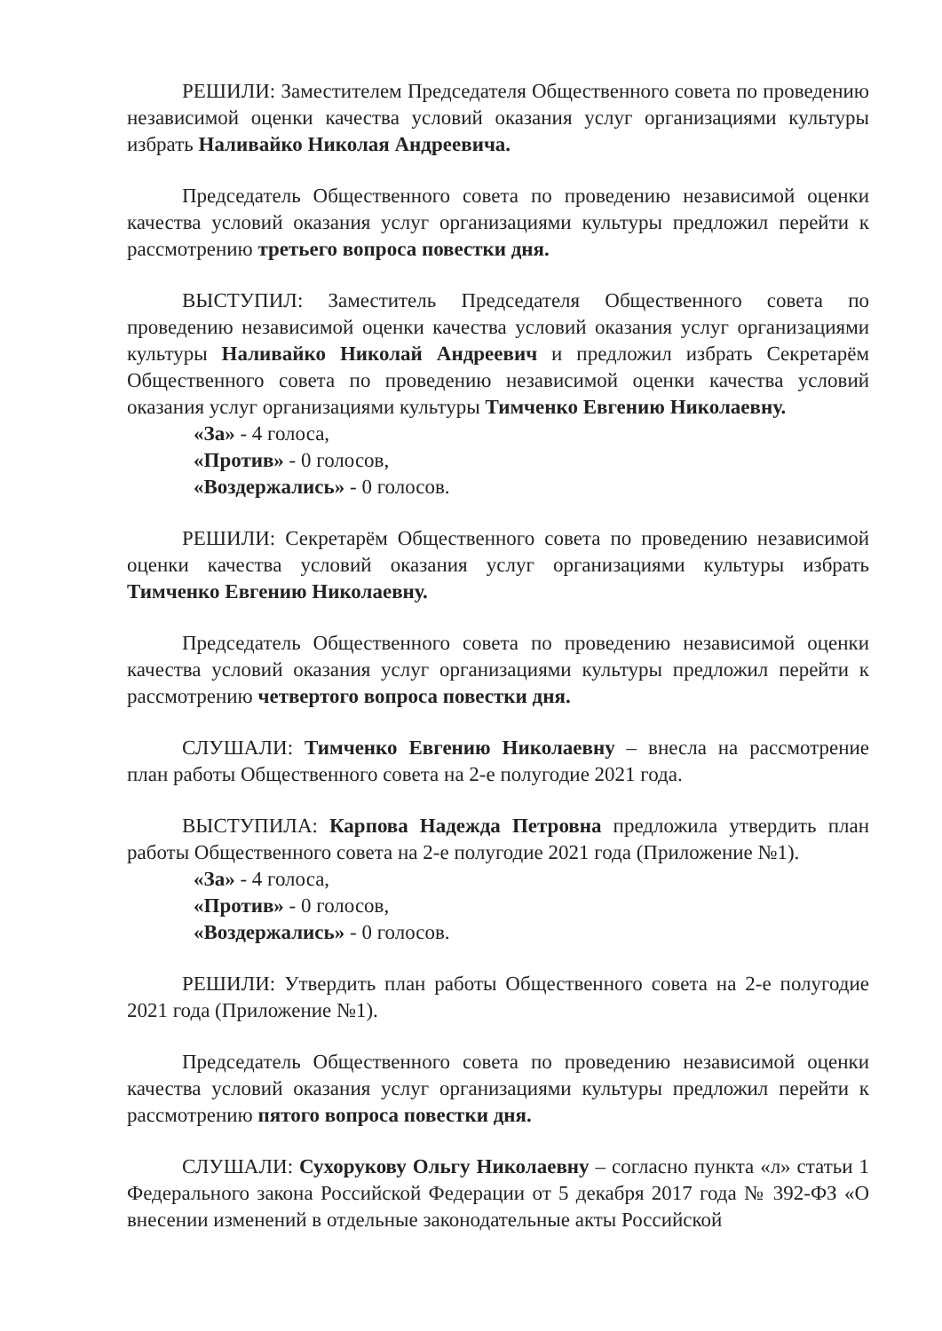РЕШИЛИ: Заместителем Председателя Общественного совета по проведению независимой оценки качества условий оказания услуг организациями культуры избрать Наливайко Николая Андреевича.
Председатель Общественного совета по проведению независимой оценки качества условий оказания услуг организациями культуры предложил перейти к рассмотрению третьего вопроса повестки дня.
ВЫСТУПИЛ: Заместитель Председателя Общественного совета по проведению независимой оценки качества условий оказания услуг организациями культуры Наливайко Николай Андреевич и предложил избрать Секретарём Общественного совета по проведению независимой оценки качества условий оказания услуг организациями культуры Тимченко Евгению Николаевну.
«За» - 4 голоса,
«Против» - 0 голосов,
«Воздержались» - 0 голосов.
РЕШИЛИ: Секретарём Общественного совета по проведению независимой оценки качества условий оказания услуг организациями культуры избрать Тимченко Евгению Николаевну.
Председатель Общественного совета по проведению независимой оценки качества условий оказания услуг организациями культуры предложил перейти к рассмотрению четвертого вопроса повестки дня.
СЛУШАЛИ: Тимченко Евгению Николаевну – внесла на рассмотрение план работы Общественного совета на 2-е полугодие 2021 года.
ВЫСТУПИЛА: Карпова Надежда Петровна предложила утвердить план работы Общественного совета на 2-е полугодие 2021 года (Приложение №1).
«За» - 4 голоса,
«Против» - 0 голосов,
«Воздержались» - 0 голосов.
РЕШИЛИ: Утвердить план работы Общественного совета на 2-е полугодие 2021 года (Приложение №1).
Председатель Общественного совета по проведению независимой оценки качества условий оказания услуг организациями культуры предложил перейти к рассмотрению пятого вопроса повестки дня.
СЛУШАЛИ: Сухорукову Ольгу Николаевну – согласно пункта «л» статьи 1 Федерального закона Российской Федерации от 5 декабря 2017 года № 392-ФЗ «О внесении изменений в отдельные законодательные акты Российской